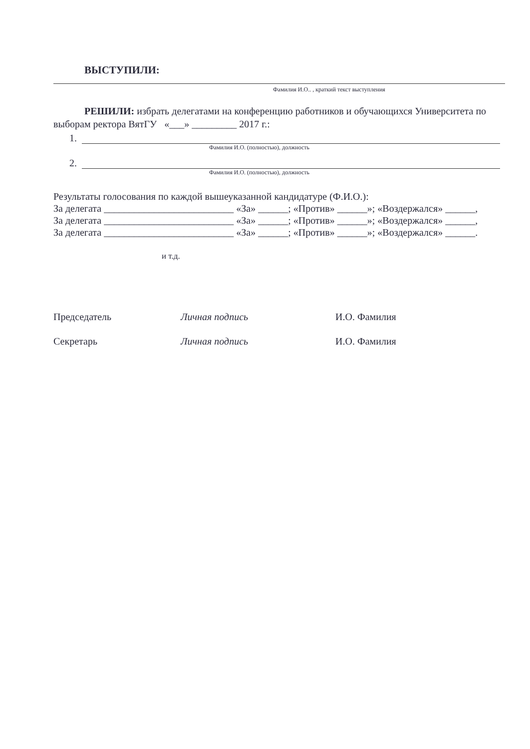ВЫСТУПИЛИ:
Фамилия И.О.. , краткий текст выступления
РЕШИЛИ: избрать делегатами на конференцию работников и обучающихся Университета по выборам ректора ВятГУ «___» _________ 2017 г.:
1.
Фамилия И.О. (полностью), должность
2.
Фамилия И.О. (полностью), должность
Результаты голосования по каждой вышеуказанной кандидатуре (Ф.И.О.):
За делегата __________________________ «За» ______; «Против» ______»; «Воздержался» ______,
За делегата __________________________ «За» ______; «Против» ______»; «Воздержался» ______,
За делегата __________________________ «За» ______; «Против» ______»; «Воздержался» ______.
и т.д.
Председатель Личная подпись И.О. Фамилия
Секретарь Личная подпись И.О. Фамилия